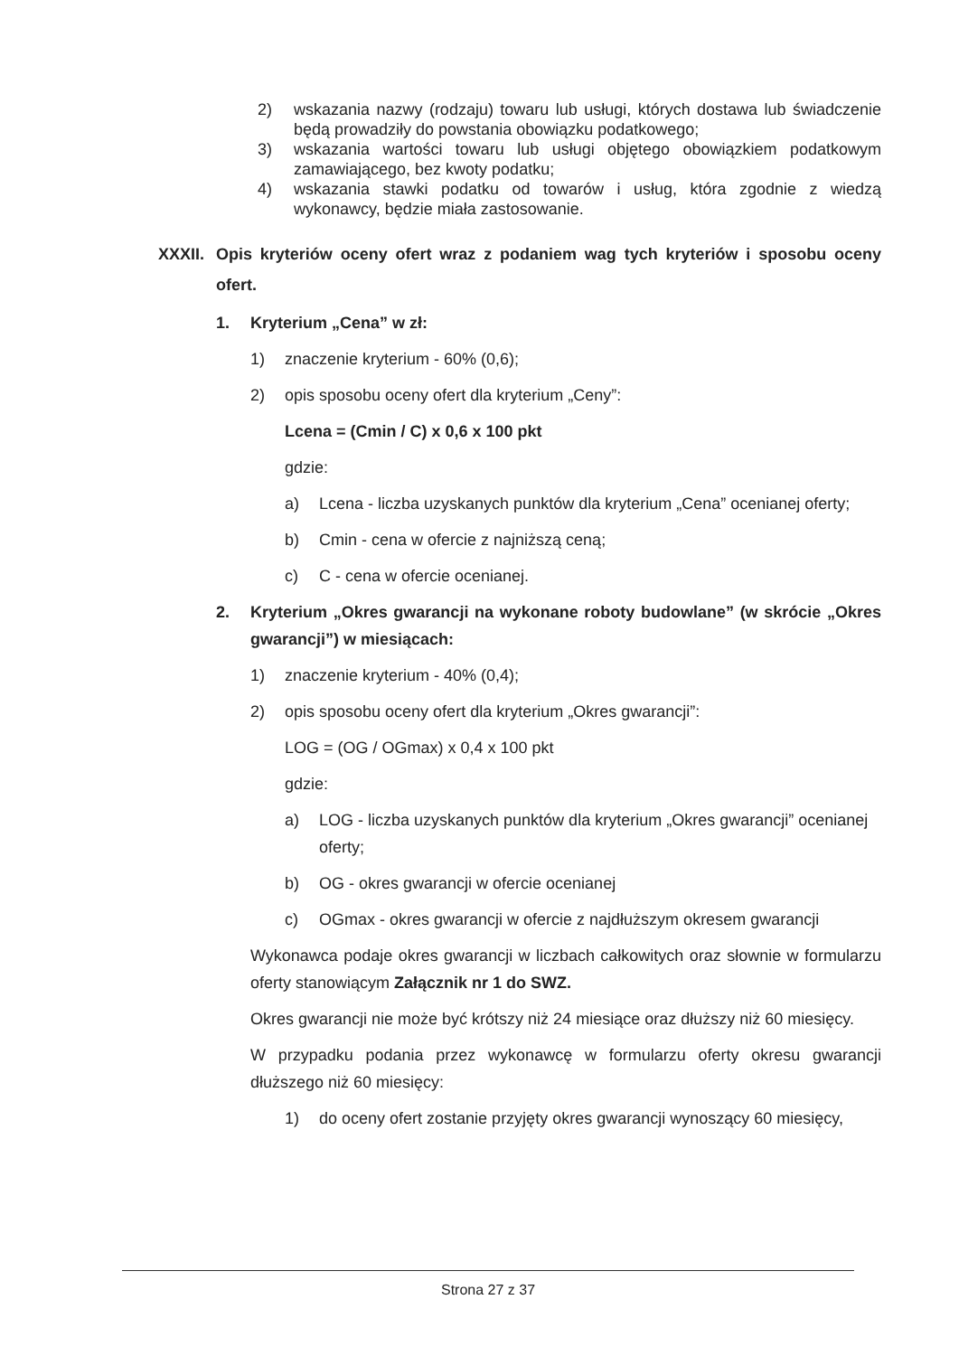2) wskazania nazwy (rodzaju) towaru lub usługi, których dostawa lub świadczenie będą prowadziły do powstania obowiązku podatkowego;
3) wskazania wartości towaru lub usługi objętego obowiązkiem podatkowym zamawiającego, bez kwoty podatku;
4) wskazania stawki podatku od towarów i usług, która zgodnie z wiedzą wykonawcy, będzie miała zastosowanie.
XXXII.
Opis kryteriów oceny ofert wraz z podaniem wag tych kryteriów i sposobu oceny ofert.
1. Kryterium „Cena” w zł:
1) znaczenie kryterium - 60% (0,6);
2) opis sposobu oceny ofert dla kryterium „Ceny”:
Lcena = (Cmin / C) x 0,6 x 100 pkt
gdzie:
a) Lcena - liczba uzyskanych punktów dla kryterium „Cena” ocenianej oferty;
b) Cmin - cena w ofercie z najniższą ceną;
c) C - cena w ofercie ocenianej.
2. Kryterium „Okres gwarancji na wykonane roboty budowlane” (w skrócie „Okres gwarancji”) w miesiącach:
1) znaczenie kryterium - 40% (0,4);
2) opis sposobu oceny ofert dla kryterium „Okres gwarancji”:
LOG = (OG / OGmax) x 0,4 x 100 pkt
gdzie:
a) LOG - liczba uzyskanych punktów dla kryterium „Okres gwarancji” ocenianej oferty;
b) OG - okres gwarancji w ofercie ocenianej
c) OGmax - okres gwarancji w ofercie z najdłuższym okresem gwarancji
Wykonawca podaje okres gwarancji w liczbach całkowitych oraz słownie w formularzu oferty stanowiącym Załącznik nr 1 do SWZ.
Okres gwarancji nie może być krótszy niż 24 miesiące oraz dłuższy niż 60 miesięcy.
W przypadku podania przez wykonawcę w formularzu oferty okresu gwarancji dłuższego niż 60 miesięcy:
1) do oceny ofert zostanie przyjęty okres gwarancji wynoszący 60 miesięcy,
Strona 27 z 37